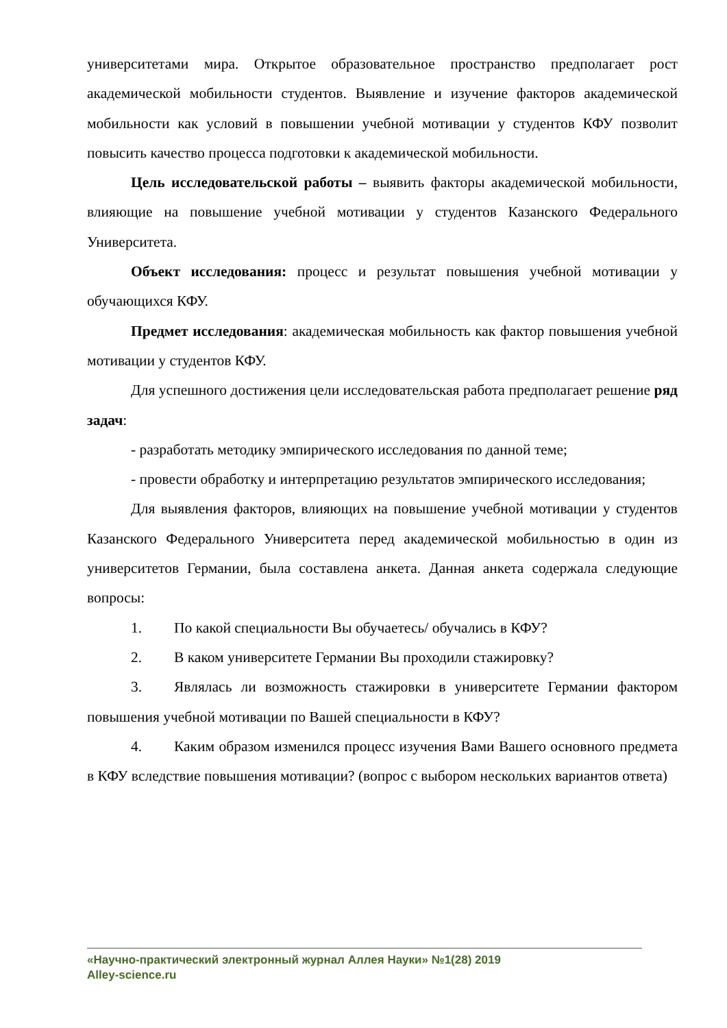университетами мира. Открытое образовательное пространство предполагает рост академической мобильности студентов. Выявление и изучение факторов академической мобильности как условий в повышении учебной мотивации у студентов КФУ позволит повысить качество процесса подготовки к академической мобильности.
Цель исследовательской работы – выявить факторы академической мобильности, влияющие на повышение учебной мотивации у студентов Казанского Федерального Университета.
Объект исследования: процесс и результат повышения учебной мотивации у обучающихся КФУ.
Предмет исследования: академическая мобильность как фактор повышения учебной мотивации у студентов КФУ.
Для успешного достижения цели исследовательская работа предполагает решение ряд задач:
- разработать методику эмпирического исследования по данной теме;
- провести обработку и интерпретацию результатов эмпирического исследования;
Для выявления факторов, влияющих на повышение учебной мотивации у студентов Казанского Федерального Университета перед академической мобильностью в один из университетов Германии, была составлена анкета. Данная анкета содержала следующие вопросы:
1. По какой специальности Вы обучаетесь/ обучались в КФУ?
2. В каком университете Германии Вы проходили стажировку?
3. Являлась ли возможность стажировки в университете Германии фактором повышения учебной мотивации по Вашей специальности в КФУ?
4. Каким образом изменился процесс изучения Вами Вашего основного предмета в КФУ вследствие повышения мотивации? (вопрос с выбором нескольких вариантов ответа)
«Научно-практический электронный журнал Аллея Науки» №1(28) 2019
Alley-science.ru